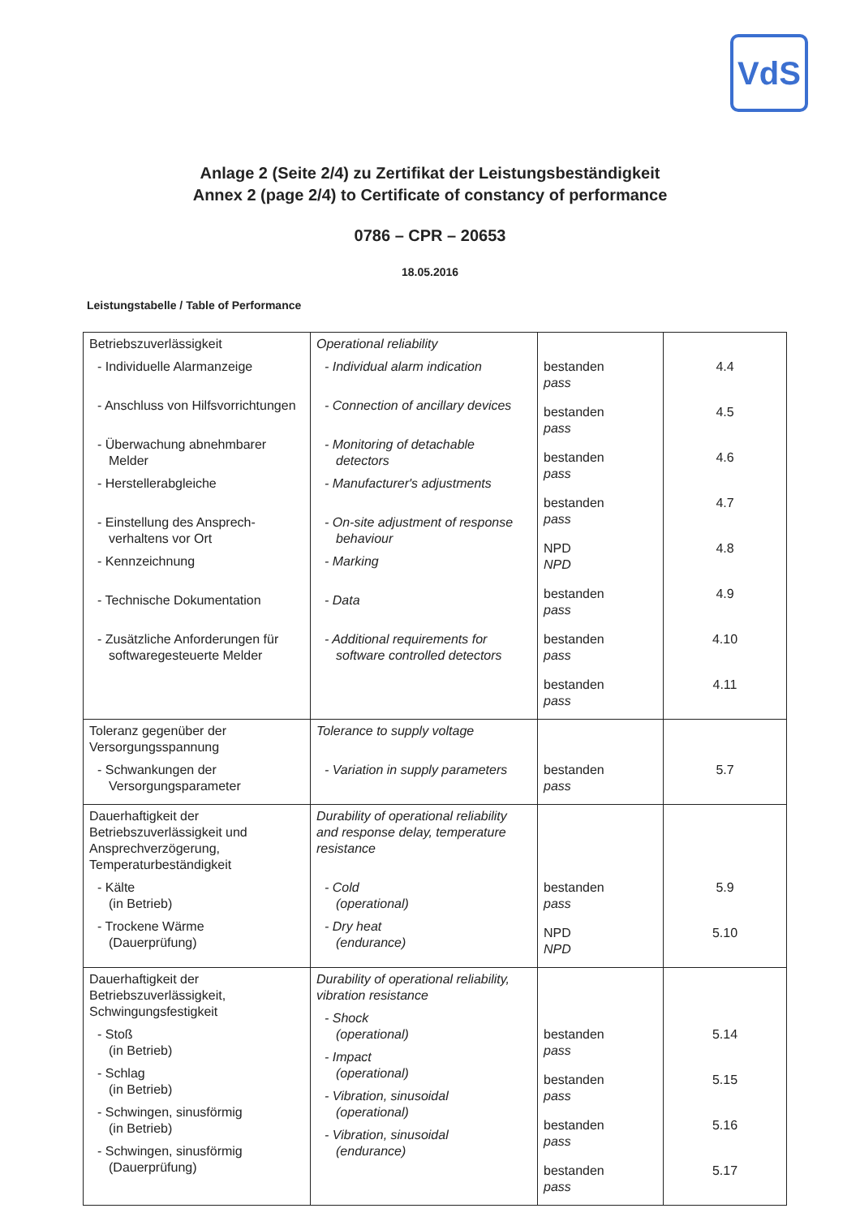VdS
Anlage 2 (Seite 2/4) zu Zertifikat der Leistungsbeständigkeit
Annex 2 (page 2/4) to Certificate of constancy of performance
0786 – CPR – 20653
18.05.2016
Leistungstabelle / Table of Performance
| Betriebszuverlässigkeit - Individuelle Alarmanzeige - Anschluss von Hilfsvorrichtungen - Überwachung abnehmbarer Melder - Herstellerabgleiche - Einstellung des Ansprech-verhaltens vor Ort - Kennzeichnung - Technische Dokumentation - Zusätzliche Anforderungen für softwaregesteuerte Melder | Operational reliability - Individual alarm indication - Connection of ancillary devices - Monitoring of detachable detectors - Manufacturer's adjustments - On-site adjustment of response behaviour - Marking - Data - Additional requirements for software controlled detectors | bestanden pass bestanden pass bestanden pass bestanden pass NPD NPD bestanden pass bestanden pass bestanden pass | 4.4 4.5 4.6 4.7 4.8 4.9 4.10 4.11 |
| Toleranz gegenüber der Versorgungsspannung - Schwankungen der Versorgungsparameter | Tolerance to supply voltage - Variation in supply parameters | bestanden pass | 5.7 |
| Dauerhaftigkeit der Betriebszuverlässigkeit und Ansprechverzögerung, Temperaturbeständigkeit - Kälte (in Betrieb) - Trockene Wärme (Dauerprüfung) | Durability of operational reliability and response delay, temperature resistance - Cold (operational) - Dry heat (endurance) | bestanden pass NPD NPD | 5.9 5.10 |
| Dauerhaftigkeit der Betriebszuverlässigkeit, Schwingungsfestigkeit - Stoß (in Betrieb) - Schlag (in Betrieb) - Schwingen, sinusförmig (in Betrieb) - Schwingen, sinusförmig (Dauerprüfung) | Durability of operational reliability, vibration resistance - Shock (operational) - Impact (operational) - Vibration, sinusoidal (operational) - Vibration, sinusoidal (endurance) | bestanden pass bestanden pass bestanden pass bestanden pass | 5.14 5.15 5.16 5.17 |